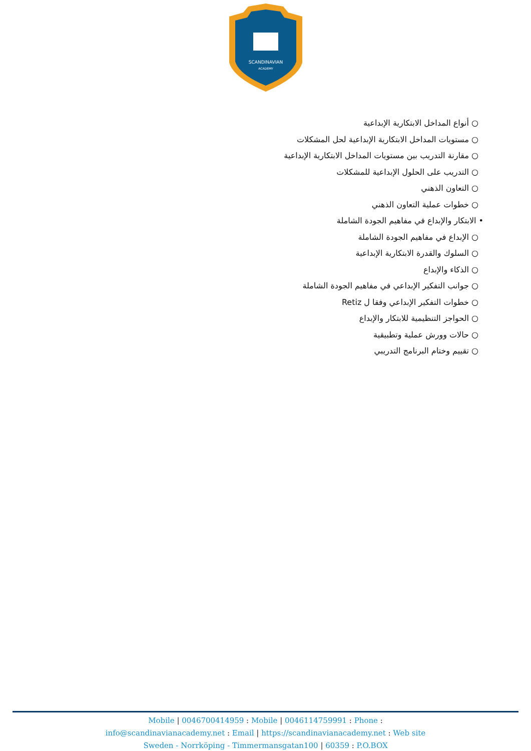SCANDINAVIAN
ACADEMY
○ أنواع المداخل الابتكارية الإبداعية
○ مستويات المداخل الابتكارية الإبداعية لحل المشكلات
○ مقارنة التدريب بين مستويات المداخل الابتكارية الإبداعية
○ التدريب على الحلول الإبداعية للمشكلات
○ التعاون الذهني
○ خطوات عملية التعاون الذهني
• الابتكار والإبداع في مفاهيم الجودة الشاملة
○ الإبداع في مفاهيم الجودة الشاملة
○ السلوك والقدرة الابتكارية الإبداعية
○ الذكاء والإبداع
○ جوانب التفكير الإبداعي في مفاهيم الجودة الشاملة
○ خطوات التفكير الإبداعي وفقا ل Retiz
○ الحواجز التنظيمية للابتكار والإبداع
○ حالات وورش عملية وتطبيقية
○ تقييم وختام البرنامج التدريبي
Mobile | 0046700414959 : Mobile | 0046114759991 : Phone :
info@scandinavianacademy.net : Email | https://scandinavianacademy.net : Web site
Sweden - Norrköping - Timmermansgatan100 | 60359 : P.O.BOX